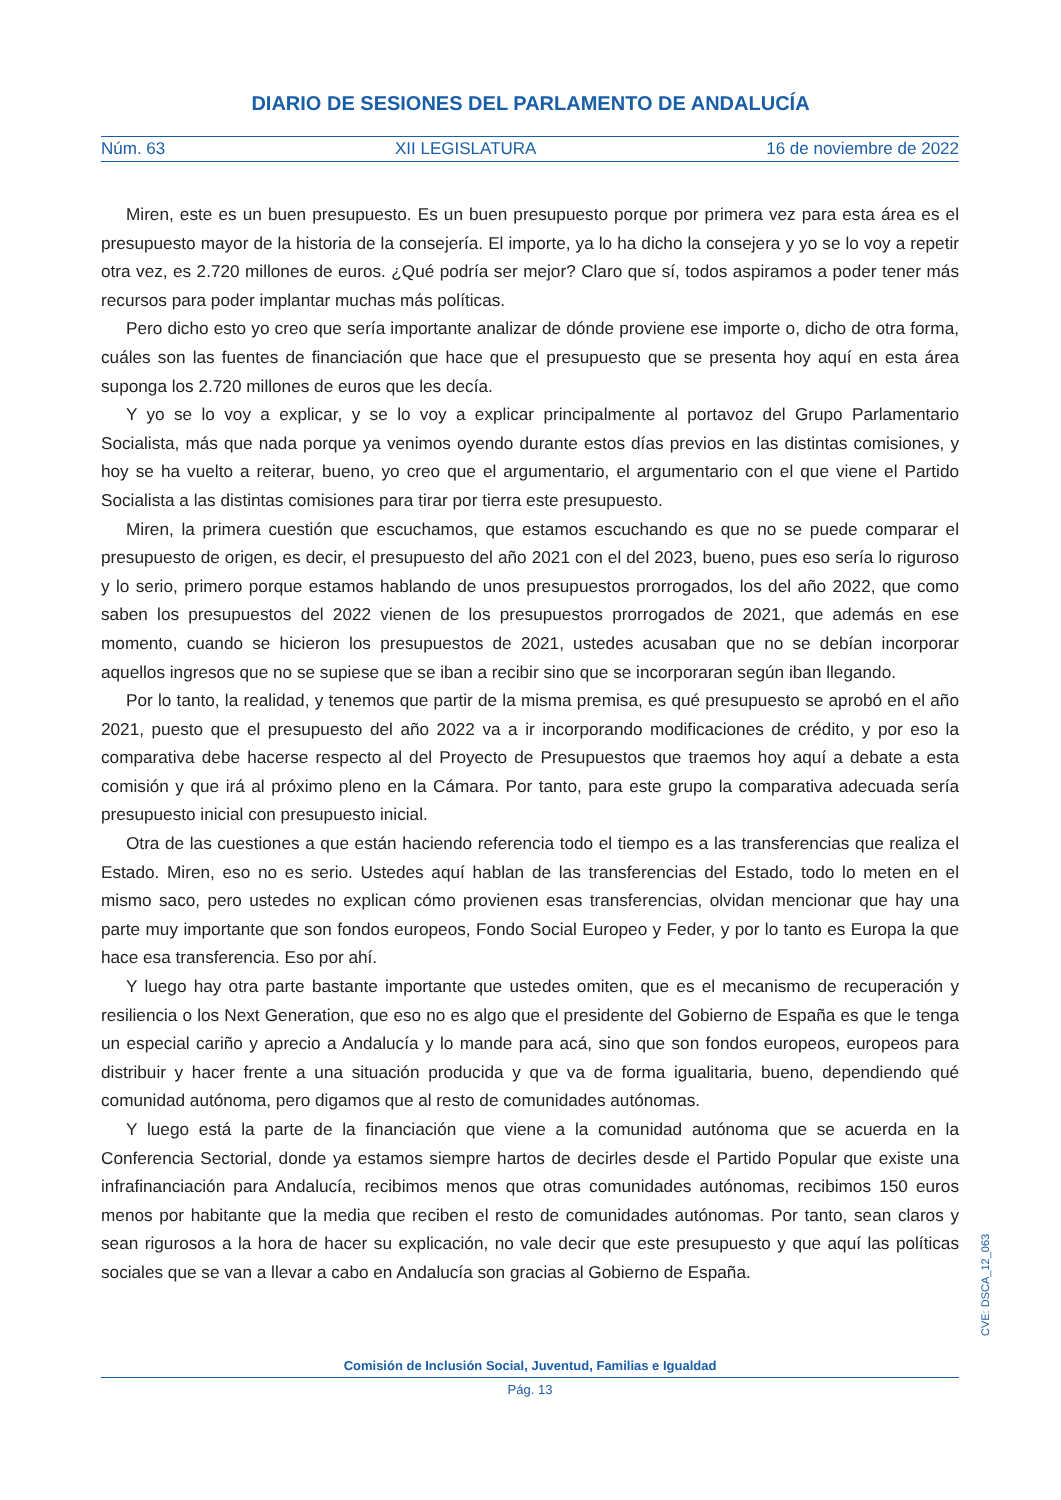DIARIO DE SESIONES DEL PARLAMENTO DE ANDALUCÍA
Núm. 63 XII LEGISLATURA 16 de noviembre de 2022
Miren, este es un buen presupuesto. Es un buen presupuesto porque por primera vez para esta área es el presupuesto mayor de la historia de la consejería. El importe, ya lo ha dicho la consejera y yo se lo voy a repetir otra vez, es 2.720 millones de euros. ¿Qué podría ser mejor? Claro que sí, todos aspiramos a poder tener más recursos para poder implantar muchas más políticas.
Pero dicho esto yo creo que sería importante analizar de dónde proviene ese importe o, dicho de otra forma, cuáles son las fuentes de financiación que hace que el presupuesto que se presenta hoy aquí en esta área suponga los 2.720 millones de euros que les decía.
Y yo se lo voy a explicar, y se lo voy a explicar principalmente al portavoz del Grupo Parlamentario Socialista, más que nada porque ya venimos oyendo durante estos días previos en las distintas comisiones, y hoy se ha vuelto a reiterar, bueno, yo creo que el argumentario, el argumentario con el que viene el Partido Socialista a las distintas comisiones para tirar por tierra este presupuesto.
Miren, la primera cuestión que escuchamos, que estamos escuchando es que no se puede comparar el presupuesto de origen, es decir, el presupuesto del año 2021 con el del 2023, bueno, pues eso sería lo riguroso y lo serio, primero porque estamos hablando de unos presupuestos prorrogados, los del año 2022, que como saben los presupuestos del 2022 vienen de los presupuestos prorrogados de 2021, que además en ese momento, cuando se hicieron los presupuestos de 2021, ustedes acusaban que no se debían incorporar aquellos ingresos que no se supiese que se iban a recibir sino que se incorporaran según iban llegando.
Por lo tanto, la realidad, y tenemos que partir de la misma premisa, es qué presupuesto se aprobó en el año 2021, puesto que el presupuesto del año 2022 va a ir incorporando modificaciones de crédito, y por eso la comparativa debe hacerse respecto al del Proyecto de Presupuestos que traemos hoy aquí a debate a esta comisión y que irá al próximo pleno en la Cámara. Por tanto, para este grupo la comparativa adecuada sería presupuesto inicial con presupuesto inicial.
Otra de las cuestiones a que están haciendo referencia todo el tiempo es a las transferencias que realiza el Estado. Miren, eso no es serio. Ustedes aquí hablan de las transferencias del Estado, todo lo meten en el mismo saco, pero ustedes no explican cómo provienen esas transferencias, olvidan mencionar que hay una parte muy importante que son fondos europeos, Fondo Social Europeo y Feder, y por lo tanto es Europa la que hace esa transferencia. Eso por ahí.
Y luego hay otra parte bastante importante que ustedes omiten, que es el mecanismo de recuperación y resiliencia o los Next Generation, que eso no es algo que el presidente del Gobierno de España es que le tenga un especial cariño y aprecio a Andalucía y lo mande para acá, sino que son fondos europeos, europeos para distribuir y hacer frente a una situación producida y que va de forma igualitaria, bueno, dependiendo qué comunidad autónoma, pero digamos que al resto de comunidades autónomas.
Y luego está la parte de la financiación que viene a la comunidad autónoma que se acuerda en la Conferencia Sectorial, donde ya estamos siempre hartos de decirles desde el Partido Popular que existe una infrafinanciación para Andalucía, recibimos menos que otras comunidades autónomas, recibimos 150 euros menos por habitante que la media que reciben el resto de comunidades autónomas. Por tanto, sean claros y sean rigurosos a la hora de hacer su explicación, no vale decir que este presupuesto y que aquí las políticas sociales que se van a llevar a cabo en Andalucía son gracias al Gobierno de España.
CVE: DSCA_12_063
Comisión de Inclusión Social, Juventud, Familias e Igualdad
Pág. 13